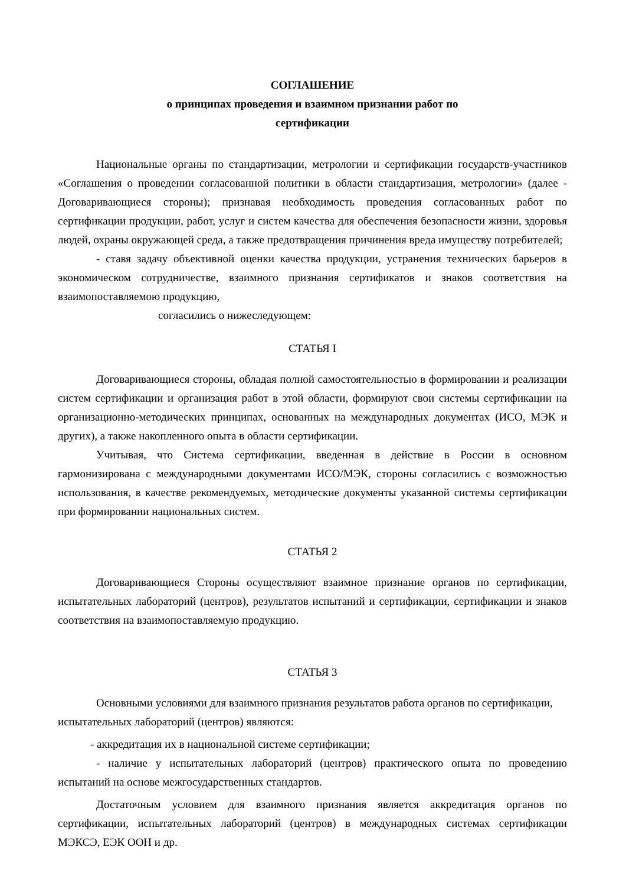СОГЛАШЕНИЕ
о принципах проведения и взаимном признании работ по
сертификации
Национальные органы по стандартизации, метрологии и сертификации государств-участников «Соглашения о проведении согласованной политики в области стандартизация, метрологии» (далее - Договаривающиеся стороны); признавая необходимость проведения согласованных работ по сертификации продукции, работ, услуг и систем качества для обеспечения безопасности жизни, здоровья людей, охраны окружающей среда, а также предотвращения причинения вреда имуществу потребителей;
- ставя задачу объективной оценки качества продукции, устранения технических барьеров в экономическом сотрудничестве, взаимного признания сертификатов и знаков соответствия на взаимопоставляемою продукцию,
согласились о нижеследующем:
СТАТЬЯ I
Договаривающиеся стороны, обладая полной самостоятельностью в формировании и реализации систем сертификации и организация работ в этой области, формируют свои системы сертификации на организационно-методических принципах, основанных на международных документах (ИСО, МЭК и других), а также накопленного опыта в области сертификации.
Учитывая, что Система сертификации, введенная в действие в России в основном гармонизирована с международными документами ИСО/МЭК, стороны согласились с возможностью использования, в качестве рекомендуемых, методические документы указанной системы сертификации при формировании национальных систем.
СТАТЬЯ 2
Договаривающиеся Стороны осуществляют взаимное признание органов по сертификации, испытательных лабораторий (центров), результатов испытаний и сертификации, сертификации и знаков соответствия на взаимопоставляемую продукцию.
СТАТЬЯ 3
Основными условиями для взаимного признания результатов работа органов по сертификации, испытательных лабораторий (центров) являются:
- аккредитация их в национальной системе сертификации;
- наличие у испытательных лабораторий (центров) практического опыта по проведению испытаний на основе межгосударственных стандартов.
Достаточным условием для взаимного признания является аккредитация органов по сертификации, испытательных лабораторий (центров) в международных системах сертификации МЭКСЭ, ЕЭК ООН и др.